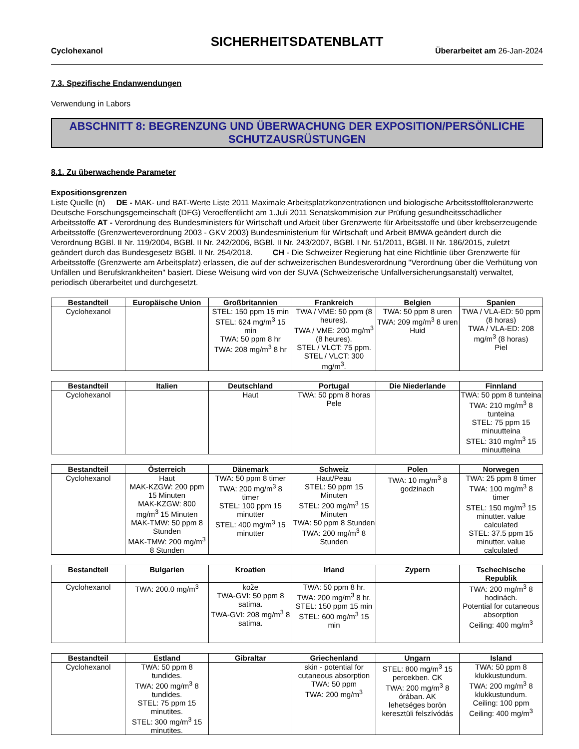SICHERHEITSDATENBLATT
Cyclohexanol Überarbeitet am 26-Jan-2024
7.3. Spezifische Endanwendungen
Verwendung in Labors
ABSCHNITT 8: BEGRENZUNG UND ÜBERWACHUNG DER EXPOSITION/PERSÖNLICHE SCHUTZAUSRÜSTUNGEN
8.1. Zu überwachende Parameter
Expositionsgrenzen
Liste Quelle (n) DE - MAK- und BAT-Werte Liste 2011 Maximale Arbeitsplatzkonzentrationen und biologische Arbeitsstofftoleranzwerte Deutsche Forschungsgemeinschaft (DFG) Veroeffentlicht am 1.Juli 2011 Senatskommision zur Prüfung gesundheitsschädlicher Arbeitsstoffe AT - Verordnung des Bundesministers für Wirtschaft und Arbeit über Grenzwerte für Arbeitsstoffe und über krebserzeugende Arbeitsstoffe (Grenzwerteverordnung 2003 - GKV 2003) Bundesministerium für Wirtschaft und Arbeit BMWA geändert durch die Verordnung BGBl. II Nr. 119/2004, BGBl. II Nr. 242/2006, BGBl. II Nr. 243/2007, BGBl. I Nr. 51/2011, BGBl. II Nr. 186/2015, zuletzt geändert durch das Bundesgesetz BGBl. II Nr. 254/2018. CH - Die Schweizer Regierung hat eine Richtlinie über Grenzwerte für Arbeitsstoffe (Grenzwerte am Arbeitsplatz) erlassen, die auf der schweizerischen Bundesverordnung "Verordnung über die Verhütung von Unfällen und Berufskrankheiten" basiert. Diese Weisung wird von der SUVA (Schweizerische Unfallversicherungsanstalt) verwaltet, periodisch überarbeitet und durchgesetzt.
| Bestandteil | Europäische Union | Großbritannien | Frankreich | Belgien | Spanien |
| --- | --- | --- | --- | --- | --- |
| Cyclohexanol | | STEL: 150 ppm 15 min STEL: 624 mg/m<sup>3</sup> 15 min TWA: 50 ppm 8 hr TWA: 208 mg/m<sup>3</sup> 8 hr | TWA / VME: 50 ppm (8 heures). TWA / VME: 200 mg/m<sup>3</sup> (8 heures). STEL / VLCT: 75 ppm. STEL / VLCT: 300 mg/m<sup>3</sup>. | TWA: 50 ppm 8 uren TWA: 209 mg/m<sup>3</sup> 8 uren Huid | TWA / VLA-ED: 50 ppm (8 horas) TWA / VLA-ED: 208 mg/m<sup>3</sup> (8 horas) Piel |
| Bestandteil | Italien | Deutschland | Portugal | Die Niederlande | Finnland |
| --- | --- | --- | --- | --- | --- |
| Cyclohexanol | | Haut | TWA: 50 ppm 8 horas Pele | | TWA: 50 ppm 8 tunteina TWA: 210 mg/m<sup>3</sup> 8 tunteina STEL: 75 ppm 15 minuutteina STEL: 310 mg/m<sup>3</sup> 15 minuutteina |
| Bestandteil | Österreich | Dänemark | Schweiz | Polen | Norwegen |
| --- | --- | --- | --- | --- | --- |
| Cyclohexanol | Haut MAK-KZGW: 200 ppm 15 Minuten MAK-KZGW: 800 mg/m<sup>3</sup> 15 Minuten MAK-TMW: 50 ppm 8 Stunden MAK-TMW: 200 mg/m<sup>3</sup> 8 Stunden | TWA: 50 ppm 8 timer TWA: 200 mg/m<sup>3</sup> 8 timer STEL: 100 ppm 15 minutter STEL: 400 mg/m<sup>3</sup> 15 minutter | Haut/Peau STEL: 50 ppm 15 Minuten STEL: 200 mg/m<sup>3</sup> 15 Minuten TWA: 50 ppm 8 Stunden TWA: 200 mg/m<sup>3</sup> 8 Stunden | TWA: 10 mg/m<sup>3</sup> 8 godzinach | TWA: 25 ppm 8 timer TWA: 100 mg/m<sup>3</sup> 8 timer STEL: 150 mg/m<sup>3</sup> 15 minutter. value calculated STEL: 37.5 ppm 15 minutter. value calculated |
| Bestandteil | Bulgarien | Kroatien | Irland | Zypern | Tschechische Republik |
| --- | --- | --- | --- | --- | --- |
| Cyclohexanol | TWA: 200.0 mg/m<sup>3</sup> | kože TWA-GVI: 50 ppm 8 satima. TWA-GVI: 208 mg/m<sup>3</sup> 8 satima. | TWA: 50 ppm 8 hr. TWA: 200 mg/m<sup>3</sup> 8 hr. STEL: 150 ppm 15 min STEL: 600 mg/m<sup>3</sup> 15 min | | TWA: 200 mg/m<sup>3</sup> 8 hodinách. Potential for cutaneous absorption Ceiling: 400 mg/m<sup>3</sup> |
| Bestandteil | Estland | Gibraltar | Griechenland | Ungarn | Island |
| --- | --- | --- | --- | --- | --- |
| Cyclohexanol | TWA: 50 ppm 8 tundides. TWA: 200 mg/m<sup>3</sup> 8 tundides. STEL: 75 ppm 15 minutites. STEL: 300 mg/m<sup>3</sup> 15 minutites. | | skin - potential for cutaneous absorption TWA: 50 ppm TWA: 200 mg/m<sup>3</sup> | STEL: 800 mg/m<sup>3</sup> 15 percekben. CK TWA: 200 mg/m<sup>3</sup> 8 órában. AK lehetséges borön keresztüli felszívódás | TWA: 50 ppm 8 klukkustundum. TWA: 200 mg/m<sup>3</sup> 8 klukkustundum. Ceiling: 100 ppm Ceiling: 400 mg/m<sup>3</sup> |